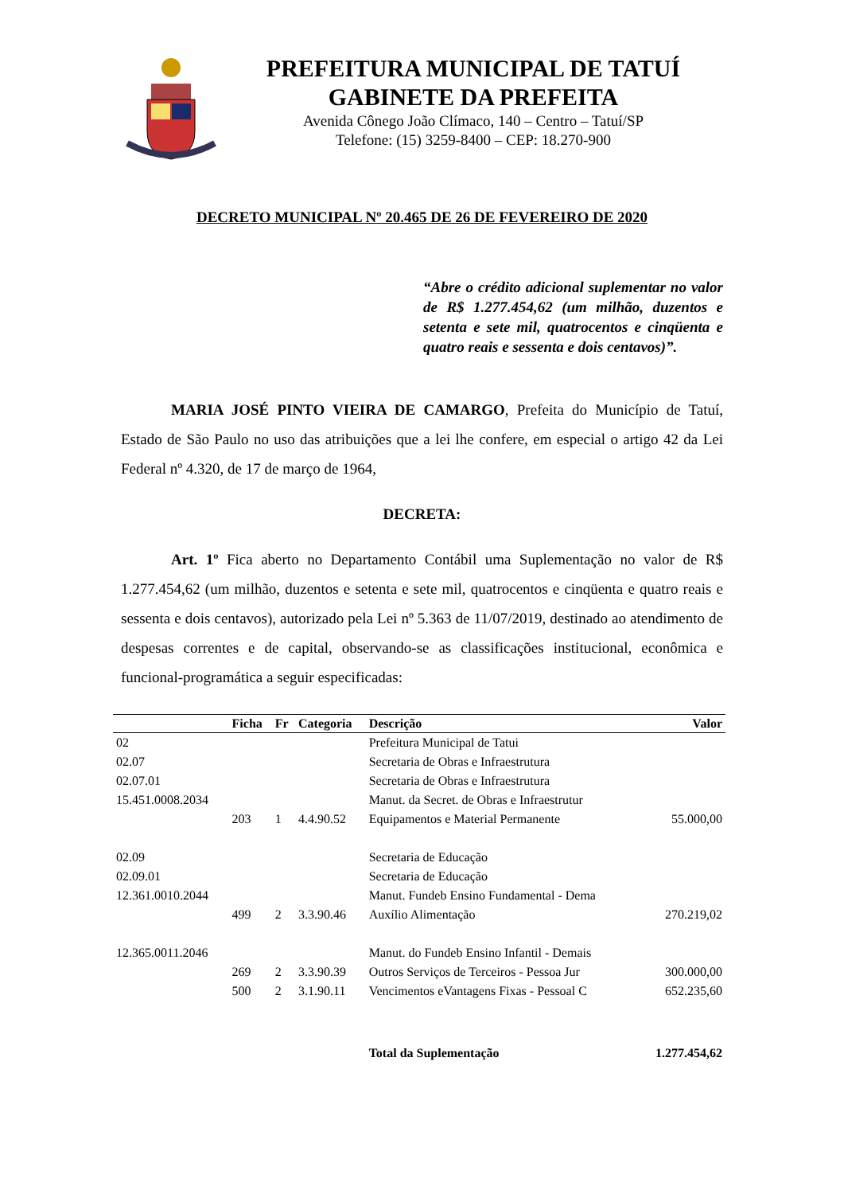PREFEITURA MUNICIPAL DE TATUÍ
GABINETE DA PREFEITA
Avenida Cônego João Clímaco, 140 – Centro – Tatuí/SP
Telefone: (15) 3259-8400 – CEP: 18.270-900
DECRETO MUNICIPAL Nº 20.465 DE 26 DE FEVEREIRO DE 2020
“Abre o crédito adicional suplementar no valor de R$ 1.277.454,62 (um milhão, duzentos e setenta e sete mil, quatrocentos e cinqüenta e quatro reais e sessenta e dois centavos)”.
MARIA JOSÉ PINTO VIEIRA DE CAMARGO, Prefeita do Município de Tatuí, Estado de São Paulo no uso das atribuições que a lei lhe confere, em especial o artigo 42 da Lei Federal nº 4.320, de 17 de março de 1964,
DECRETA:
Art. 1º Fica aberto no Departamento Contábil uma Suplementação no valor de R$ 1.277.454,62 (um milhão, duzentos e setenta e sete mil, quatrocentos e cinqüenta e quatro reais e sessenta e dois centavos), autorizado pela Lei nº 5.363 de 11/07/2019, destinado ao atendimento de despesas correntes e de capital, observando-se as classificações institucional, econômica e funcional-programática a seguir especificadas:
| | Ficha | Fr | Categoria | Descrição | Valor |
| --- | --- | --- | --- | --- | --- |
| 02 | | | | Prefeitura Municipal de Tatui | |
| 02.07 | | | | Secretaria de Obras e Infraestrutura | |
| 02.07.01 | | | | Secretaria de Obras e Infraestrutura | |
| 15.451.0008.2034 | | | | Manut. da Secret. de Obras e Infraestrutur | |
| | 203 | 1 | 4.4.90.52 | Equipamentos e Material Permanente | 55.000,00 |
| 02.09 | | | | Secretaria de Educação | |
| 02.09.01 | | | | Secretaria de Educação | |
| 12.361.0010.2044 | | | | Manut. Fundeb Ensino Fundamental - Dema | |
| | 499 | 2 | 3.3.90.46 | Auxílio Alimentação | 270.219,02 |
| 12.365.0011.2046 | | | | Manut. do Fundeb Ensino Infantil - Demais | |
| | 269 | 2 | 3.3.90.39 | Outros Serviços de Terceiros - Pessoa Jur | 300.000,00 |
| | 500 | 2 | 3.1.90.11 | Vencimentos eVantagens Fixas - Pessoal C | 652.235,60 |
| | | | | Total da Suplementação | 1.277.454,62 |